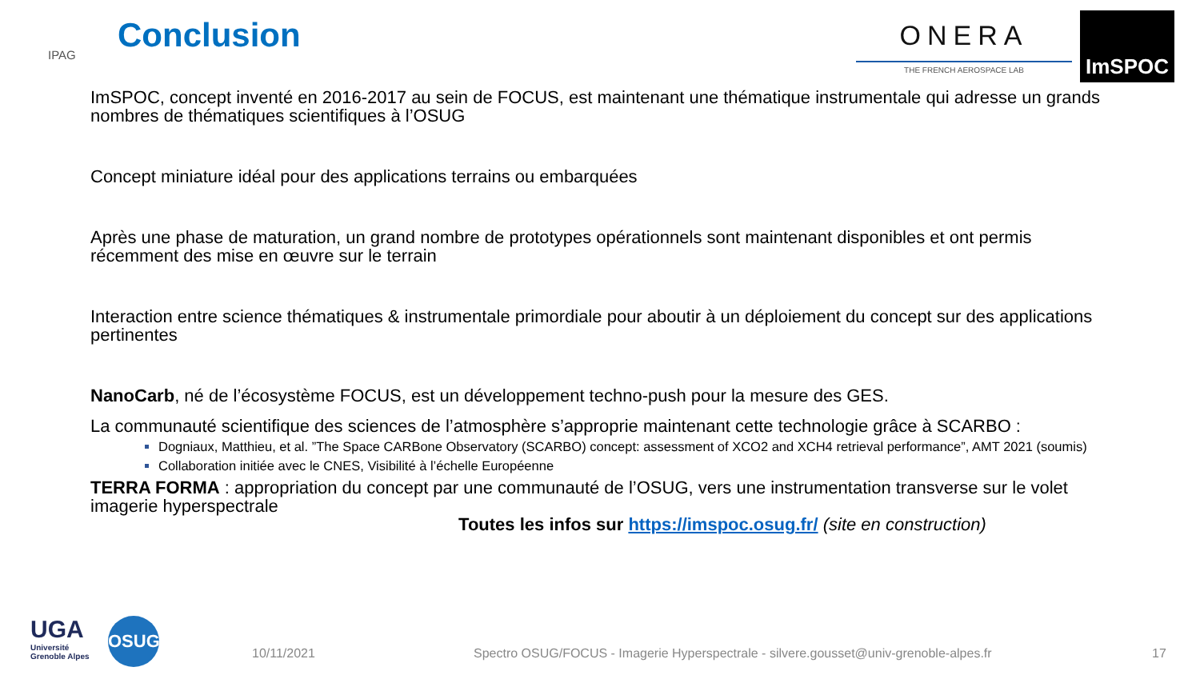IPAG Conclusion
ONERA
THE FRENCH AEROSPACE LAB
ImSPOC
ImSPOC, concept inventé en 2016-2017 au sein de FOCUS, est maintenant une thématique instrumentale qui adresse un grands nombres de thématiques scientifiques à l’OSUG
Concept miniature idéal pour des applications terrains ou embarquées
Après une phase de maturation, un grand nombre de prototypes opérationnels sont maintenant disponibles et ont permis récemment des mise en œuvre sur le terrain
Interaction entre science thématiques & instrumentale primordiale pour aboutir à un déploiement du concept sur des applications pertinentes
NanoCarb, né de l’écosystème FOCUS, est un développement techno-push pour la mesure des GES.
La communauté scientifique des sciences de l’atmosphère s’approprie maintenant cette technologie grâce à SCARBO :
Dogniaux, Matthieu, et al. ”The Space CARBone Observatory (SCARBO) concept: assessment of XCO2 and XCH4 retrieval performance”, AMT 2021 (soumis)
Collaboration initiée avec le CNES, Visibilité à l’échelle Européenne
TERRA FORMA : appropriation du concept par une communauté de l’OSUG, vers une instrumentation transverse sur le volet imagerie hyperspectrale
Toutes les infos sur https://imspoc.osug.fr/ (site en construction)
UGA
Université
Grenoble Alpes
OSUG
10/11/2021 Spectro OSUG/FOCUS - Imagerie Hyperspectrale - silvere.gousset@univ-grenoble-alpes.fr 17